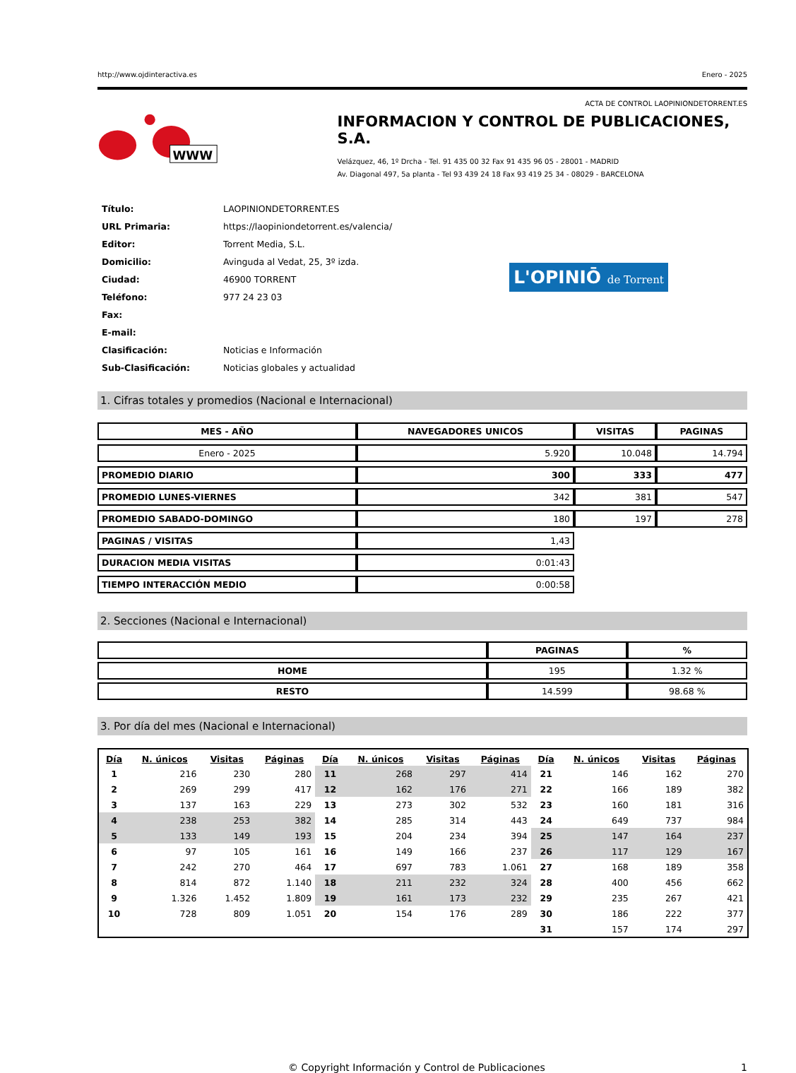http://www.ojdinteractiva.es Enero - 2025
ACTA DE CONTROL LAOPINIONDETORRENT.ES
WWW
INFORMACION Y CONTROL DE PUBLICACIONES, S.A.
Velázquez, 46, 1º Drcha - Tel. 91 435 00 32 Fax 91 435 96 05 - 28001 - MADRID
Av. Diagonal 497, 5a planta - Tel 93 439 24 18 Fax 93 419 25 34 - 08029 - BARCELONA
| Título: | LAOPINIONDETORRENT.ES |
| URL Primaria: | https://laopiniondetorrent.es/valencia/ |
| Editor: | Torrent Media, S.L. |
| Domicilio: | Avinguda al Vedat, 25, 3º izda. |
| Ciudad: | 46900 TORRENT |
| Teléfono: | 977 24 23 03 |
| Fax: | |
| E-mail: | |
| Clasificación: | Noticias e Información |
| Sub-Clasificación: | Noticias globales y actualidad |
L'OPINIŌ de Torrent
1. Cifras totales y promedios (Nacional e Internacional)
| MES - AÑO | NAVEGADORES UNICOS | VISITAS | PAGINAS |
| --- | --- | --- | --- |
| Enero - 2025 | 5.920 | 10.048 | 14.794 |
| PROMEDIO DIARIO | 300 | 333 | 477 |
| PROMEDIO LUNES-VIERNES | 342 | 381 | 547 |
| PROMEDIO SABADO-DOMINGO | 180 | 197 | 278 |
| PAGINAS / VISITAS | 1,43 | | |
| DURACION MEDIA VISITAS | 0:01:43 | | |
| TIEMPO INTERACCIÓN MEDIO | 0:00:58 | | |
2. Secciones (Nacional e Internacional)
| | PAGINAS | % |
| --- | --- | --- |
| HOME | 195 | 1.32 % |
| RESTO | 14.599 | 98.68 % |
3. Por día del mes (Nacional e Internacional)
| Día | N. únicos | Visitas | Páginas | Día | N. únicos | Visitas | Páginas | Día | N. únicos | Visitas | Páginas |
| --- | --- | --- | --- | --- | --- | --- | --- | --- | --- | --- | --- |
| 1 | 216 | 230 | 280 | 11 | 268 | 297 | 414 | 21 | 146 | 162 | 270 |
| 2 | 269 | 299 | 417 | 12 | 162 | 176 | 271 | 22 | 166 | 189 | 382 |
| 3 | 137 | 163 | 229 | 13 | 273 | 302 | 532 | 23 | 160 | 181 | 316 |
| 4 | 238 | 253 | 382 | 14 | 285 | 314 | 443 | 24 | 649 | 737 | 984 |
| 5 | 133 | 149 | 193 | 15 | 204 | 234 | 394 | 25 | 147 | 164 | 237 |
| 6 | 97 | 105 | 161 | 16 | 149 | 166 | 237 | 26 | 117 | 129 | 167 |
| 7 | 242 | 270 | 464 | 17 | 697 | 783 | 1.061 | 27 | 168 | 189 | 358 |
| 8 | 814 | 872 | 1.140 | 18 | 211 | 232 | 324 | 28 | 400 | 456 | 662 |
| 9 | 1.326 | 1.452 | 1.809 | 19 | 161 | 173 | 232 | 29 | 235 | 267 | 421 |
| 10 | 728 | 809 | 1.051 | 20 | 154 | 176 | 289 | 30 | 186 | 222 | 377 |
| | | | | | | | | 31 | 157 | 174 | 297 |
© Copyright Información y Control de Publicaciones 1